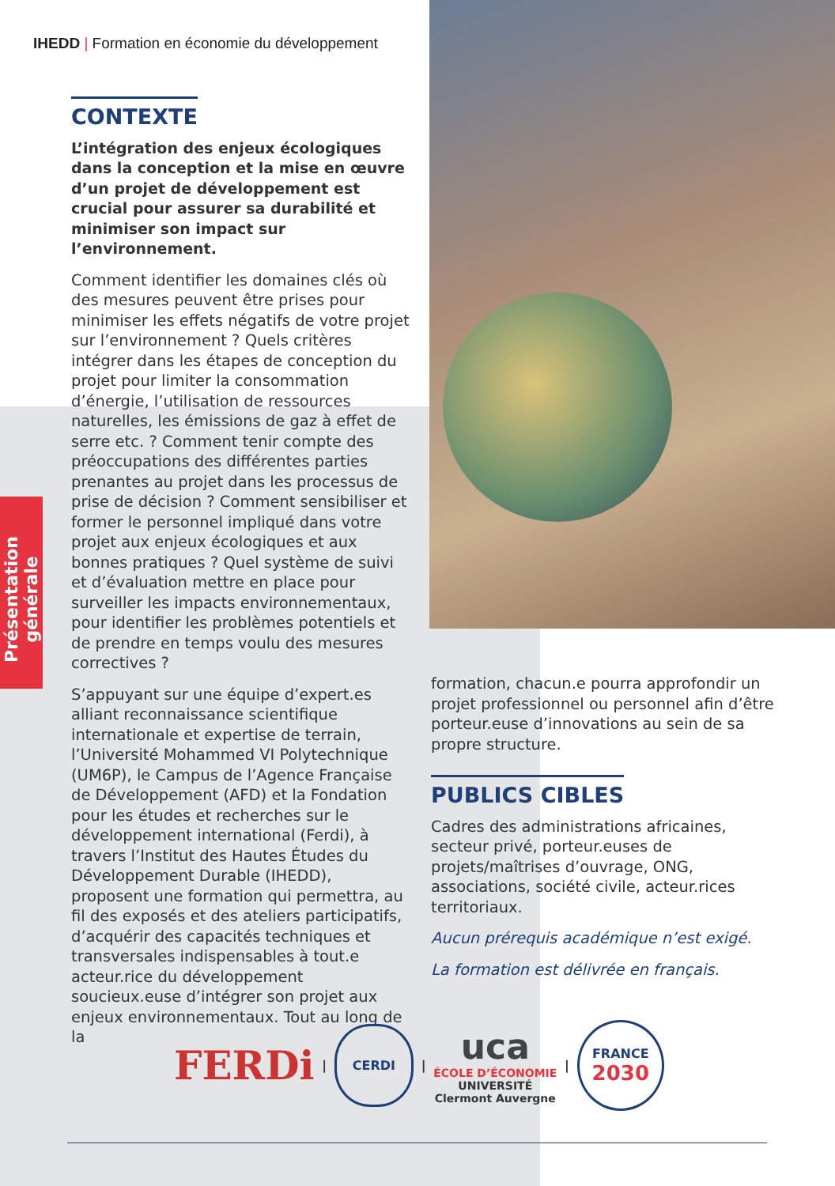Présentation générale
IHEDD | Formation en économie du développement
CONTEXTE
L’intégration des enjeux écologiques dans la conception et la mise en œuvre d’un projet de développement est crucial pour assurer sa durabilité et minimiser son impact sur l’environnement.
Comment identifier les domaines clés où des mesures peuvent être prises pour minimiser les effets négatifs de votre projet sur l’environnement ? Quels critères intégrer dans les étapes de conception du projet pour limiter la consommation d’énergie, l’utilisation de ressources naturelles, les émissions de gaz à effet de serre etc. ? Comment tenir compte des préoccupations des différentes parties prenantes au projet dans les processus de prise de décision ? Comment sensibiliser et former le personnel impliqué dans votre projet aux enjeux écologiques et aux bonnes pratiques ? Quel système de suivi et d’évaluation mettre en place pour surveiller les impacts environnementaux, pour identifier les problèmes potentiels et de prendre en temps voulu des mesures correctives ?
S’appuyant sur une équipe d’expert.es alliant reconnaissance scientifique internationale et expertise de terrain, l’Université Mohammed VI Polytechnique (UM6P), le Campus de l’Agence Française de Développement (AFD) et la Fondation pour les études et recherches sur le développement international (Ferdi), à travers l’Institut des Hautes Études du Développement Durable (IHEDD), proposent une formation qui permettra, au fil des exposés et des ateliers participatifs, d’acquérir des capacités techniques et transversales indispensables à tout.e acteur.rice du développement soucieux.euse d’intégrer son projet aux enjeux environnementaux. Tout au long de la
formation, chacun.e pourra approfondir un projet professionnel ou personnel afin d’être porteur.euse d’innovations au sein de sa propre structure.
PUBLICS CIBLES
Cadres des administrations africaines, secteur privé, porteur.euses de projets/maîtrises d’ouvrage, ONG, associations, société civile, acteur.rices territoriaux.
Aucun prérequis académique n’est exigé.
La formation est délivrée en français.
FERDi | CERDI | uca
ÉCOLE D’ÉCONOMIE
UNIVERSITÉ
Clermont Auvergne | FRANCE
2030